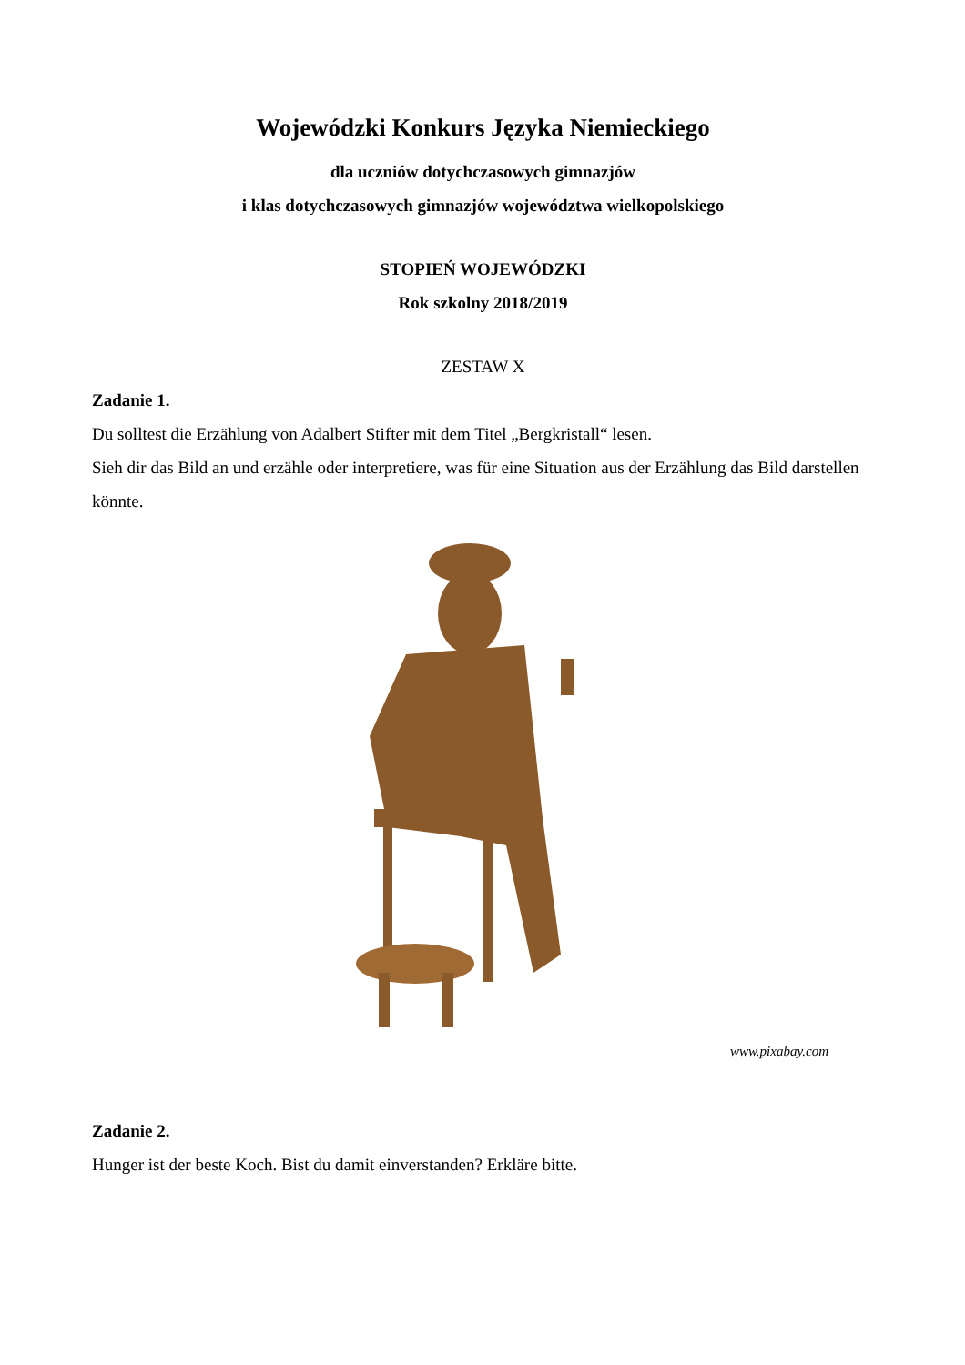Wojewódzki Konkurs Języka Niemieckiego
dla uczniów dotychczasowych gimnazjów
i klas dotychczasowych gimnazjów województwa wielkopolskiego
STOPIEŃ WOJEWÓDZKI
Rok szkolny 2018/2019
ZESTAW X
Zadanie 1.
Du solltest die Erzählung von Adalbert Stifter mit dem Titel „Bergkristall“ lesen.
Sieh dir das Bild an und erzähle oder interpretiere, was für eine Situation aus der Erzählung das Bild darstellen könnte.
www.pixabay.com
Zadanie 2.
Hunger ist der beste Koch. Bist du damit einverstanden? Erkläre bitte.